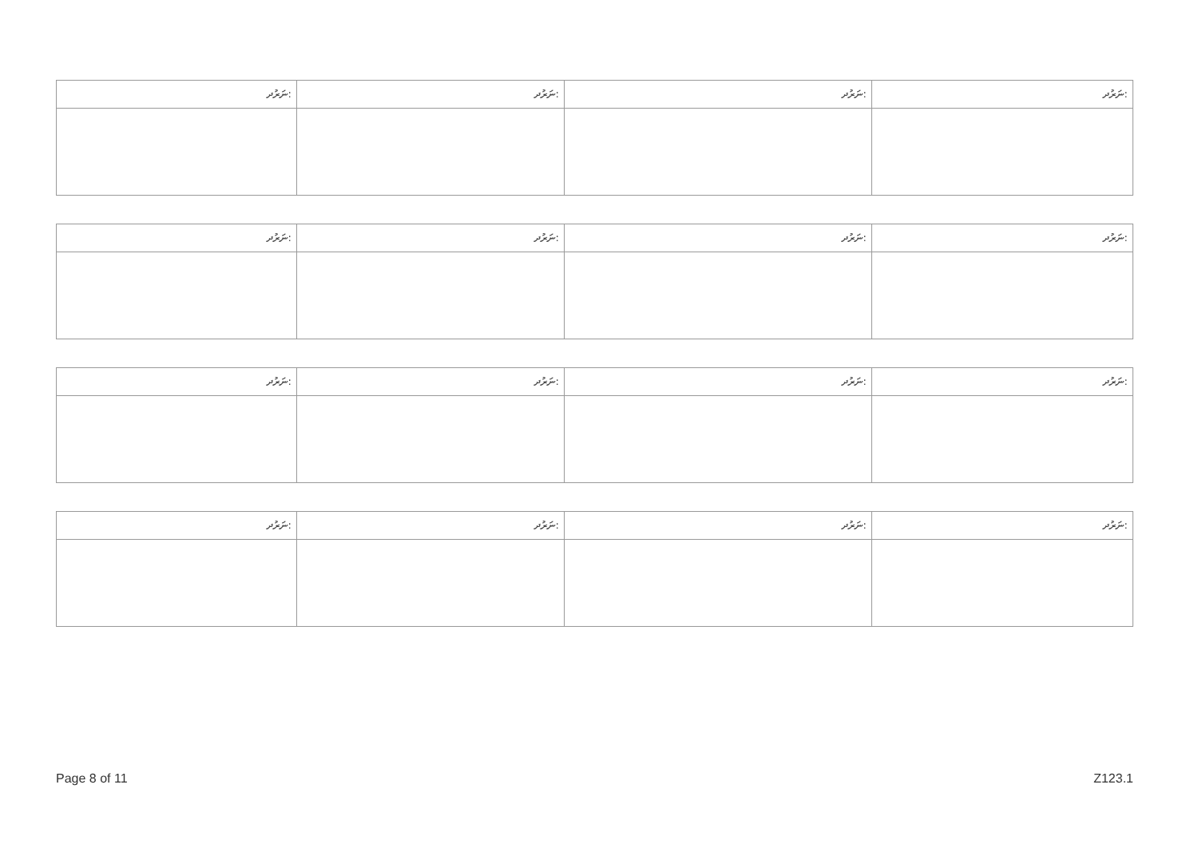| ނަރުދ: | ނަރުދ: | ނަރުދ: | ނަރުދ: |
| --- | --- | --- | --- |
| ނަރުދ: | ނަރުދ: | ނަރުދ: | ނަރުދ: |
| --- | --- | --- | --- |
| ނަރުދ: | ނަރުދ: | ނަރުދ: | ނަރުދ: |
| --- | --- | --- | --- |
| ނަރުދ: | ނަރުދ: | ނަރުދ: | ނަރުދ: |
| --- | --- | --- | --- |
Page 8 of 11 Z123.1